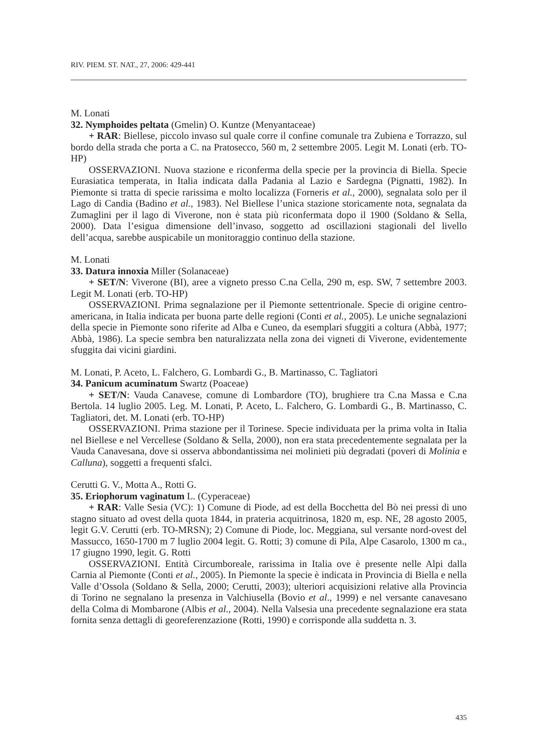RIV. PIEM. ST. NAT., 27, 2006: 429-441
M. Lonati
32. Nymphoides peltata (Gmelin) O. Kuntze (Menyantaceae)
+ RAR: Biellese, piccolo invaso sul quale corre il confine comunale tra Zubiena e Torrazzo, sul bordo della strada che porta a C. na Pratosecco, 560 m, 2 settembre 2005. Legit M. Lonati (erb. TO-HP)
OSSERVAZIONI. Nuova stazione e riconferma della specie per la provincia di Biella. Specie Eurasiatica temperata, in Italia indicata dalla Padania al Lazio e Sardegna (Pignatti, 1982). In Piemonte si tratta di specie rarissima e molto localizza (Forneris et al., 2000), segnalata solo per il Lago di Candia (Badino et al., 1983). Nel Biellese l’unica stazione storicamente nota, segnalata da Zumaglini per il lago di Viverone, non è stata più riconfermata dopo il 1900 (Soldano & Sella, 2000). Data l’esigua dimensione dell’invaso, soggetto ad oscillazioni stagionali del livello dell’acqua, sarebbe auspicabile un monitoraggio continuo della stazione.
M. Lonati
33. Datura innoxia Miller (Solanaceae)
+ SET/N: Viverone (BI), aree a vigneto presso C.na Cella, 290 m, esp. SW, 7 settembre 2003. Legit M. Lonati (erb. TO-HP)
OSSERVAZIONI. Prima segnalazione per il Piemonte settentrionale. Specie di origine centro-americana, in Italia indicata per buona parte delle regioni (Conti et al., 2005). Le uniche segnalazioni della specie in Piemonte sono riferite ad Alba e Cuneo, da esemplari sfuggiti a coltura (Abbà, 1977; Abbà, 1986). La specie sembra ben naturalizzata nella zona dei vigneti di Viverone, evidentemente sfuggita dai vicini giardini.
M. Lonati, P. Aceto, L. Falchero, G. Lombardi G., B. Martinasso, C. Tagliatori
34. Panicum acuminatum Swartz (Poaceae)
+ SET/N: Vauda Canavese, comune di Lombardore (TO), brughiere tra C.na Massa e C.na Bertola. 14 luglio 2005. Leg. M. Lonati, P. Aceto, L. Falchero, G. Lombardi G., B. Martinasso, C. Tagliatori, det. M. Lonati (erb. TO-HP)
OSSERVAZIONI. Prima stazione per il Torinese. Specie individuata per la prima volta in Italia nel Biellese e nel Vercellese (Soldano & Sella, 2000), non era stata precedentemente segnalata per la Vauda Canavesana, dove si osserva abbondantissima nei molinieti più degradati (poveri di Molinia e Calluna), soggetti a frequenti sfalci.
Cerutti G. V., Motta A., Rotti G.
35. Eriophorum vaginatum L. (Cyperaceae)
+ RAR: Valle Sesia (VC): 1) Comune di Piode, ad est della Bocchetta del Bò nei pressi di uno stagno situato ad ovest della quota 1844, in prateria acquitrinosa, 1820 m, esp. NE, 28 agosto 2005, legit G.V. Cerutti (erb. TO-MRSN); 2) Comune di Piode, loc. Meggiana, sul versante nord-ovest del Massucco, 1650-1700 m 7 luglio 2004 legit. G. Rotti; 3) comune di Pila, Alpe Casarolo, 1300 m ca., 17 giugno 1990, legit. G. Rotti
OSSERVAZIONI. Entità Circumboreale, rarissima in Italia ove è presente nelle Alpi dalla Carnia al Piemonte (Conti et al., 2005). In Piemonte la specie è indicata in Provincia di Biella e nella Valle d’Ossola (Soldano & Sella, 2000; Cerutti, 2003); ulteriori acquisizioni relative alla Provincia di Torino ne segnalano la presenza in Valchiusella (Bovio et al., 1999) e nel versante canavesano della Colma di Mombarone (Albis et al., 2004). Nella Valsesia una precedente segnalazione era stata fornita senza dettagli di georeferenzazione (Rotti, 1990) e corrisponde alla suddetta n. 3.
435